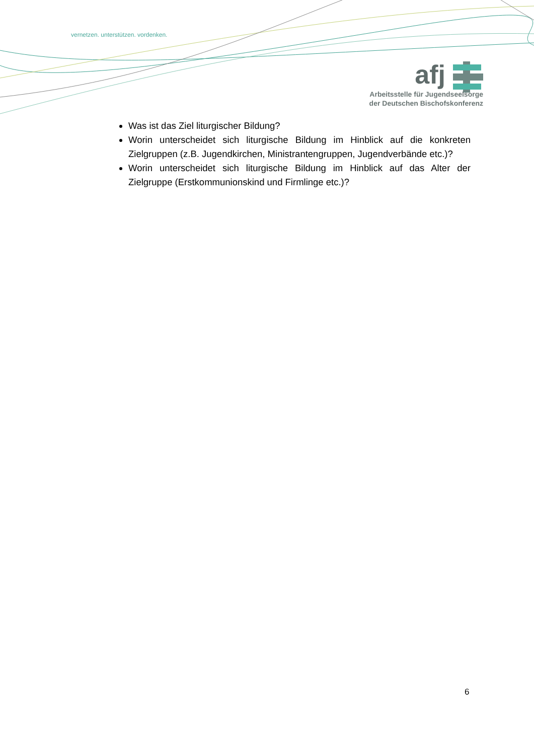vernetzen. unterstützen. vordenken.
afj
Arbeitsstelle für Jugendseelsorge
der Deutschen Bischofskonferenz
Was ist das Ziel liturgischer Bildung?
Worin unterscheidet sich liturgische Bildung im Hinblick auf die konkreten Zielgruppen (z.B. Jugendkirchen, Ministrantengruppen, Jugendverbände etc.)?
Worin unterscheidet sich liturgische Bildung im Hinblick auf das Alter der Zielgruppe (Erstkommunionskind und Firmlinge etc.)?
6